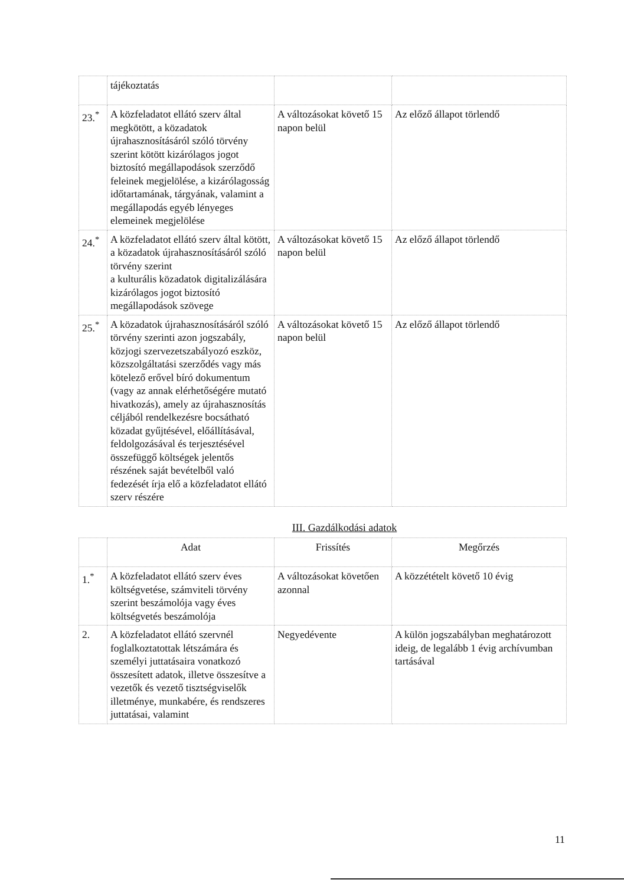| | tájékoztatás | | |
| 23.<sup>*</sup> | A közfeladatot ellátó szerv által megkötött, a közadatok újrahasznosításáról szóló törvény szerint kötött kizárólagos jogot biztosító megállapodások szerződő feleinek megjelölése, a kizárólagosság időtartamának, tárgyának, valamint a megállapodás egyéb lényeges elemeinek megjelölése | A változásokat követő 15 napon belül | Az előző állapot törlendő |
| 24.<sup>*</sup> | A közfeladatot ellátó szerv által kötött, a közadatok újrahasznosításáról szóló törvény szerint a kulturális közadatok digitalizálására kizárólagos jogot biztosító megállapodások szövege | A változásokat követő 15 napon belül | Az előző állapot törlendő |
| 25.<sup>*</sup> | A közadatok újrahasznosításáról szóló törvény szerinti azon jogszabály, közjogi szervezetszabályozó eszköz, közszolgáltatási szerződés vagy más kötelező erővel bíró dokumentum (vagy az annak elérhetőségére mutató hivatkozás), amely az újrahasznosítás céljából rendelkezésre bocsátható közadat gyűjtésével, előállításával, feldolgozásával és terjesztésével összefüggő költségek jelentős részének saját bevételből való fedezését írja elő a közfeladatot ellátó szerv részére | A változásokat követő 15 napon belül | Az előző állapot törlendő |
III. Gazdálkodási adatok
| | Adat | Frissítés | Megőrzés |
| --- | --- | --- | --- |
| 1.<sup>*</sup> | A közfeladatot ellátó szerv éves költségvetése, számviteli törvény szerint beszámolója vagy éves költségvetés beszámolója | A változásokat követően azonnal | A közzétételt követő 10 évig |
| 2. | A közfeladatot ellátó szervnél foglalkoztatottak létszámára és személyi juttatásaira vonatkozó összesített adatok, illetve összesítve a vezetők és vezető tisztségviselők illetménye, munkabére, és rendszeres juttatásai, valamint | Negyedévente | A külön jogszabályban meghatározott ideig, de legalább 1 évig archívumban tartásával |
11